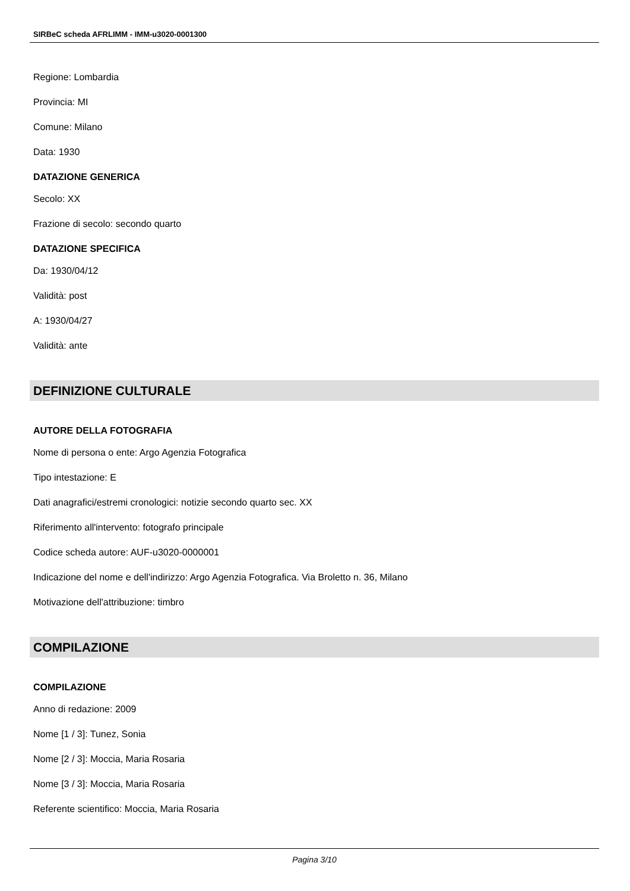SIRBeC scheda AFRLIMM - IMM-u3020-0001300
Regione: Lombardia
Provincia: MI
Comune: Milano
Data: 1930
DATAZIONE GENERICA
Secolo: XX
Frazione di secolo: secondo quarto
DATAZIONE SPECIFICA
Da: 1930/04/12
Validità: post
A: 1930/04/27
Validità: ante
DEFINIZIONE CULTURALE
AUTORE DELLA FOTOGRAFIA
Nome di persona o ente: Argo Agenzia Fotografica
Tipo intestazione: E
Dati anagrafici/estremi cronologici: notizie secondo quarto sec. XX
Riferimento all'intervento: fotografo principale
Codice scheda autore: AUF-u3020-0000001
Indicazione del nome e dell'indirizzo: Argo Agenzia Fotografica. Via Broletto n. 36, Milano
Motivazione dell'attribuzione: timbro
COMPILAZIONE
COMPILAZIONE
Anno di redazione: 2009
Nome [1 / 3]: Tunez, Sonia
Nome [2 / 3]: Moccia, Maria Rosaria
Nome [3 / 3]: Moccia, Maria Rosaria
Referente scientifico: Moccia, Maria Rosaria
Pagina 3/10